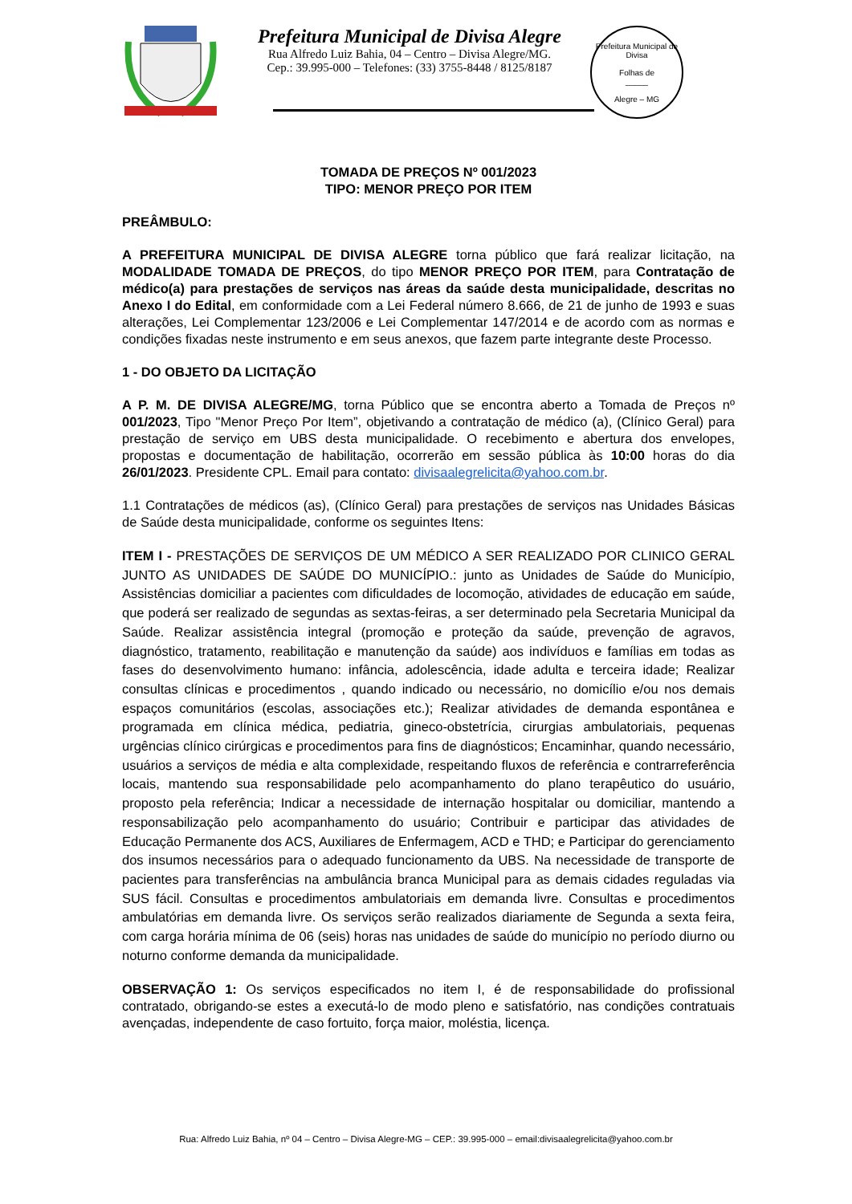Prefeitura Municipal de Divisa Alegre
Rua Alfredo Luiz Bahia, 04 – Centro – Divisa Alegre/MG.
Cep.: 39.995-000 – Telefones: (33) 3755-8448 / 8125/8187
Prefeitura Municipal de Divisa
Folhas de
_____
Alegre – MG
TOMADA DE PREÇOS Nº 001/2023
TIPO: MENOR PREÇO POR ITEM
PREÂMBULO:
A PREFEITURA MUNICIPAL DE DIVISA ALEGRE torna público que fará realizar licitação, na MODALIDADE TOMADA DE PREÇOS, do tipo MENOR PREÇO POR ITEM, para Contratação de médico(a) para prestações de serviços nas áreas da saúde desta municipalidade, descritas no Anexo I do Edital, em conformidade com a Lei Federal número 8.666, de 21 de junho de 1993 e suas alterações, Lei Complementar 123/2006 e Lei Complementar 147/2014 e de acordo com as normas e condições fixadas neste instrumento e em seus anexos, que fazem parte integrante deste Processo.
1 - DO OBJETO DA LICITAÇÃO
A P. M. DE DIVISA ALEGRE/MG, torna Público que se encontra aberto a Tomada de Preços nº 001/2023, Tipo "Menor Preço Por Item”, objetivando a contratação de médico (a), (Clínico Geral) para prestação de serviço em UBS desta municipalidade. O recebimento e abertura dos envelopes, propostas e documentação de habilitação, ocorrerão em sessão pública às 10:00 horas do dia 26/01/2023. Presidente CPL. Email para contato: divisaalegrelicita@yahoo.com.br.
1.1 Contratações de médicos (as), (Clínico Geral) para prestações de serviços nas Unidades Básicas de Saúde desta municipalidade, conforme os seguintes Itens:
ITEM I - PRESTAÇÕES DE SERVIÇOS DE UM MÉDICO A SER REALIZADO POR CLINICO GERAL JUNTO AS UNIDADES DE SAÚDE DO MUNICÍPIO.: junto as Unidades de Saúde do Município, Assistências domiciliar a pacientes com dificuldades de locomoção, atividades de educação em saúde, que poderá ser realizado de segundas as sextas-feiras, a ser determinado pela Secretaria Municipal da Saúde. Realizar assistência integral (promoção e proteção da saúde, prevenção de agravos, diagnóstico, tratamento, reabilitação e manutenção da saúde) aos indivíduos e famílias em todas as fases do desenvolvimento humano: infância, adolescência, idade adulta e terceira idade; Realizar consultas clínicas e procedimentos , quando indicado ou necessário, no domicílio e/ou nos demais espaços comunitários (escolas, associações etc.); Realizar atividades de demanda espontânea e programada em clínica médica, pediatria, gineco-obstetrícia, cirurgias ambulatoriais, pequenas urgências clínico cirúrgicas e procedimentos para fins de diagnósticos; Encaminhar, quando necessário, usuários a serviços de média e alta complexidade, respeitando fluxos de referência e contrarreferência locais, mantendo sua responsabilidade pelo acompanhamento do plano terapêutico do usuário, proposto pela referência; Indicar a necessidade de internação hospitalar ou domiciliar, mantendo a responsabilização pelo acompanhamento do usuário; Contribuir e participar das atividades de Educação Permanente dos ACS, Auxiliares de Enfermagem, ACD e THD; e Participar do gerenciamento dos insumos necessários para o adequado funcionamento da UBS. Na necessidade de transporte de pacientes para transferências na ambulância branca Municipal para as demais cidades reguladas via SUS fácil. Consultas e procedimentos ambulatoriais em demanda livre. Consultas e procedimentos ambulatórias em demanda livre. Os serviços serão realizados diariamente de Segunda a sexta feira, com carga horária mínima de 06 (seis) horas nas unidades de saúde do município no período diurno ou noturno conforme demanda da municipalidade.
OBSERVAÇÃO 1: Os serviços especificados no item I, é de responsabilidade do profissional contratado, obrigando-se estes a executá-lo de modo pleno e satisfatório, nas condições contratuais avençadas, independente de caso fortuito, força maior, moléstia, licença.
Rua: Alfredo Luiz Bahia, nº 04 – Centro – Divisa Alegre-MG – CEP.: 39.995-000 – email:divisaalegrelicita@yahoo.com.br